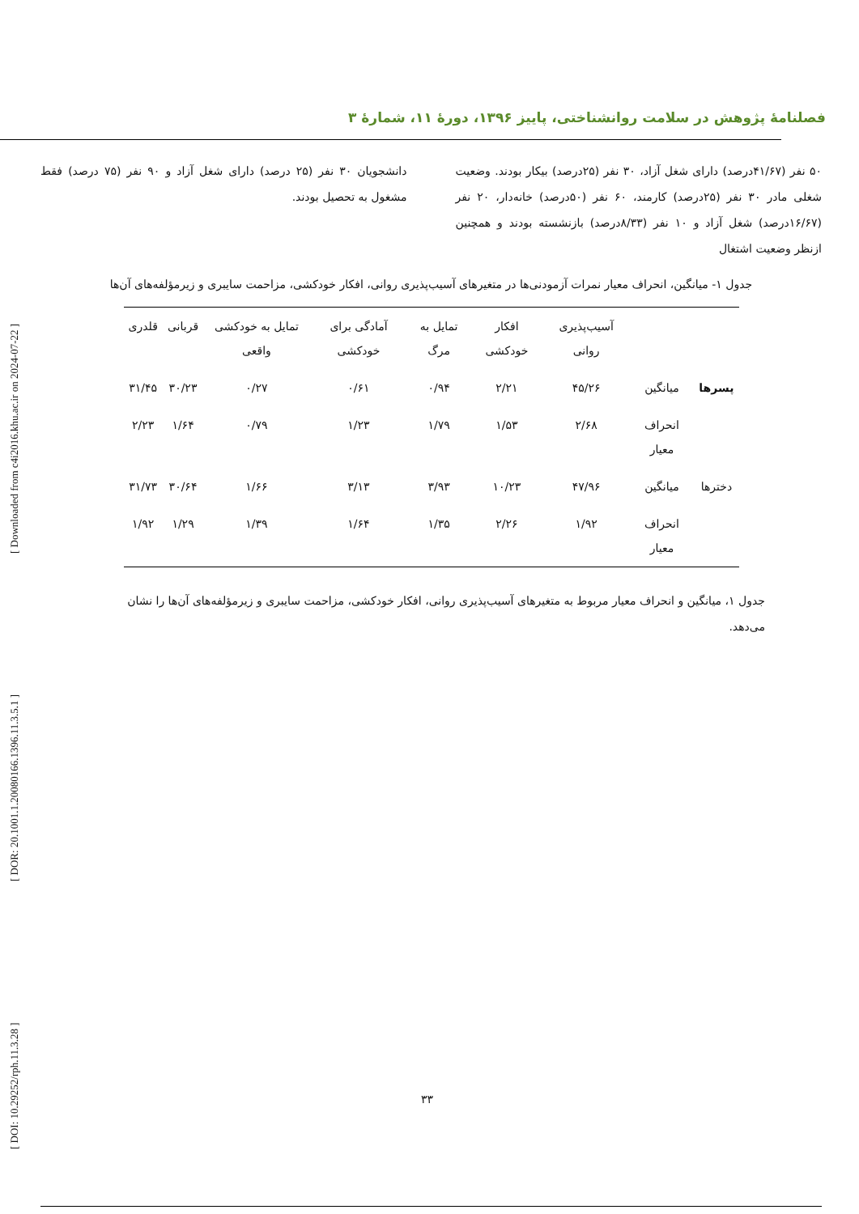[ DOI: 10.29252/rph.11.3.28 ] [ DOR: 20.1001.1.20080166.1396.11.3.5.1 ] [ Downloaded from c4i2016.khu.ac.ir on 2024-07-22 ]
فصلنامهٔ پژوهش در سلامت روانشناختی، پاییز ۱۳۹۶، دورهٔ ۱۱، شمارهٔ ۳
۵۰ نفر (۴۱/۶۷درصد) دارای شغل آزاد، ۳۰ نفر (۲۵درصد) بیکار بودند. وضعیت شغلی مادر ۳۰ نفر (۲۵درصد) کارمند، ۶۰ نفر (۵۰درصد) خانه‌دار، ۲۰ نفر (۱۶/۶۷درصد) شغل آزاد و ۱۰ نفر (۸/۳۳درصد) بازنشسته بودند و همچنین ازنظر وضعیت اشتغال
دانشجویان ۳۰ نفر (۲۵ درصد) دارای شغل آزاد و ۹۰ نفر (۷۵ درصد) فقط مشغول به تحصیل بودند.
جدول ۱- میانگین، انحراف معیار نمرات آزمودنی‌ها در متغیرهای آسیب‌پذیری روانی، افکار خودکشی، مزاحمت سایبری و زیرمؤلفه‌های آن‌ها
| | | آسیب‌پذیری روانی | افکار خودکشی | تمایل به مرگ | آمادگی برای خودکشی | تمایل به خودکشی واقعی | قربانی | قلدری |
| --- | --- | --- | --- | --- | --- | --- | --- | --- |
| پسرها | میانگین | ۴۵/۲۶ | ۲/۲۱ | ۰/۹۴ | ۰/۶۱ | ۰/۲۷ | ۳۰/۲۳ | ۳۱/۴۵ |
| | انحراف معیار | ۲/۶۸ | ۱/۵۳ | ۱/۷۹ | ۱/۲۳ | ۰/۷۹ | ۱/۶۴ | ۲/۲۳ |
| دخترها | میانگین | ۴۷/۹۶ | ۱۰/۲۳ | ۳/۹۳ | ۳/۱۳ | ۱/۶۶ | ۳۰/۶۴ | ۳۱/۷۳ |
| | انحراف معیار | ۱/۹۲ | ۲/۲۶ | ۱/۳۵ | ۱/۶۴ | ۱/۳۹ | ۱/۲۹ | ۱/۹۲ |
جدول ۱، میانگین و انحراف معیار مربوط به متغیرهای آسیب‌پذیری روانی، افکار خودکشی، مزاحمت سایبری و زیرمؤلفه‌های آن‌ها را نشان می‌دهد.
۳۳